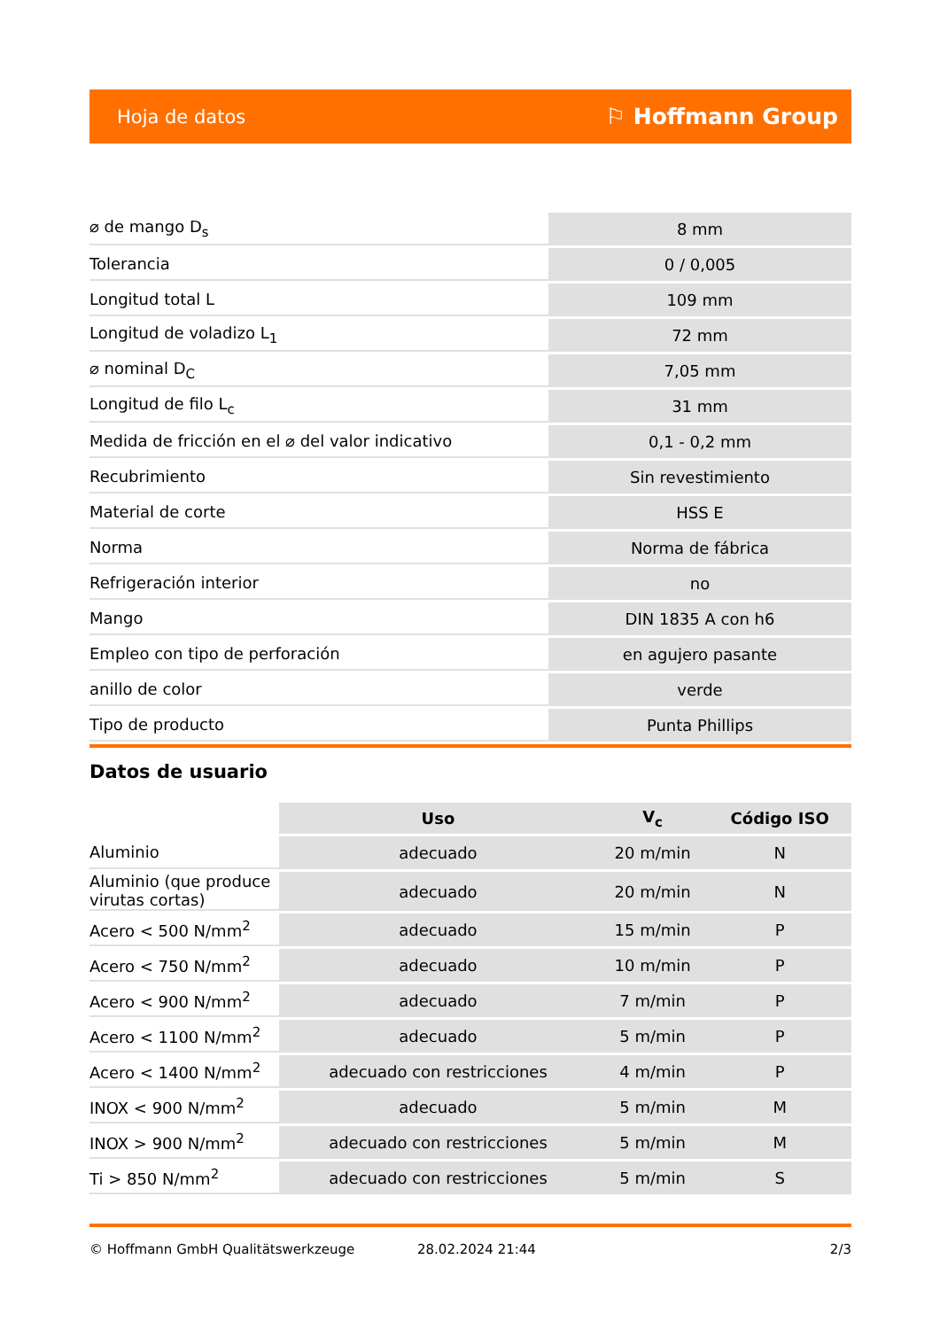Hoja de datos ⚐ Hoffmann Group
| ⌀ de mango D<sub>s</sub> | 8 mm |
| Tolerancia | 0 / 0,005 |
| Longitud total L | 109 mm |
| Longitud de voladizo L<sub>1</sub> | 72 mm |
| ⌀ nominal D<sub>C</sub> | 7,05 mm |
| Longitud de filo L<sub>c</sub> | 31 mm |
| Medida de fricción en el ⌀ del valor indicativo | 0,1 - 0,2 mm |
| Recubrimiento | Sin revestimiento |
| Material de corte | HSS E |
| Norma | Norma de fábrica |
| Refrigeración interior | no |
| Mango | DIN 1835 A con h6 |
| Empleo con tipo de perforación | en agujero pasante |
| anillo de color | verde |
| Tipo de producto | Punta Phillips |
Datos de usuario
| | Uso | V<sub>c</sub> | Código ISO |
| --- | --- | --- | --- |
| Aluminio | adecuado | 20 m/min | N |
| Aluminio (que produce virutas cortas) | adecuado | 20 m/min | N |
| Acero < 500 N/mm<sup>2</sup> | adecuado | 15 m/min | P |
| Acero < 750 N/mm<sup>2</sup> | adecuado | 10 m/min | P |
| Acero < 900 N/mm<sup>2</sup> | adecuado | 7 m/min | P |
| Acero < 1100 N/mm<sup>2</sup> | adecuado | 5 m/min | P |
| Acero < 1400 N/mm<sup>2</sup> | adecuado con restricciones | 4 m/min | P |
| INOX < 900 N/mm<sup>2</sup> | adecuado | 5 m/min | M |
| INOX > 900 N/mm<sup>2</sup> | adecuado con restricciones | 5 m/min | M |
| Ti > 850 N/mm<sup>2</sup> | adecuado con restricciones | 5 m/min | S |
© Hoffmann GmbH Qualitätswerkzeuge 28.02.2024 21:44 2/3